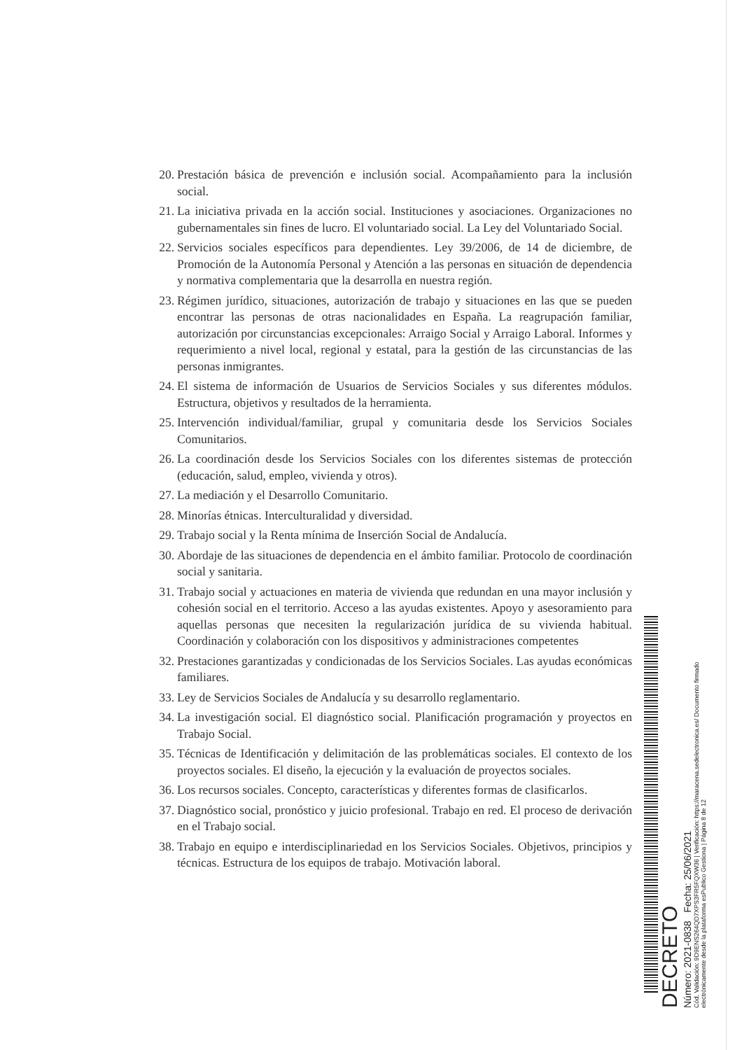20. Prestación básica de prevención e inclusión social. Acompañamiento para la inclusión social.
21. La iniciativa privada en la acción social. Instituciones y asociaciones. Organizaciones no gubernamentales sin fines de lucro. El voluntariado social. La Ley del Voluntariado Social.
22. Servicios sociales específicos para dependientes. Ley 39/2006, de 14 de diciembre, de Promoción de la Autonomía Personal y Atención a las personas en situación de dependencia y normativa complementaria que la desarrolla en nuestra región.
23. Régimen jurídico, situaciones, autorización de trabajo y situaciones en las que se pueden encontrar las personas de otras nacionalidades en España. La reagrupación familiar, autorización por circunstancias excepcionales: Arraigo Social y Arraigo Laboral. Informes y requerimiento a nivel local, regional y estatal, para la gestión de las circunstancias de las personas inmigrantes.
24. El sistema de información de Usuarios de Servicios Sociales y sus diferentes módulos. Estructura, objetivos y resultados de la herramienta.
25. Intervención individual/familiar, grupal y comunitaria desde los Servicios Sociales Comunitarios.
26. La coordinación desde los Servicios Sociales con los diferentes sistemas de protección (educación, salud, empleo, vivienda y otros).
27. La mediación y el Desarrollo Comunitario.
28. Minorías étnicas. Interculturalidad y diversidad.
29. Trabajo social y la Renta mínima de Inserción Social de Andalucía.
30. Abordaje de las situaciones de dependencia en el ámbito familiar. Protocolo de coordinación social y sanitaria.
31. Trabajo social y actuaciones en materia de vivienda que redundan en una mayor inclusión y cohesión social en el territorio. Acceso a las ayudas existentes. Apoyo y asesoramiento para aquellas personas que necesiten la regularización jurídica de su vivienda habitual. Coordinación y colaboración con los dispositivos y administraciones competentes
32. Prestaciones garantizadas y condicionadas de los Servicios Sociales. Las ayudas económicas familiares.
33. Ley de Servicios Sociales de Andalucía y su desarrollo reglamentario.
34. La investigación social. El diagnóstico social. Planificación programación y proyectos en Trabajo Social.
35. Técnicas de Identificación y delimitación de las problemáticas sociales. El contexto de los proyectos sociales. El diseño, la ejecución y la evaluación de proyectos sociales.
36. Los recursos sociales. Concepto, características y diferentes formas de clasificarlos.
37. Diagnóstico social, pronóstico y juicio profesional. Trabajo en red. El proceso de derivación en el Trabajo social.
38. Trabajo en equipo e interdisciplinariedad en los Servicios Sociales. Objetivos, principios y técnicas. Estructura de los equipos de trabajo. Motivación laboral.
DECRETO
Número: 2021-0838 Fecha: 25/06/2021
Cód. Validación: 9D9ENS264QD7XPS3FR5FQXW36 | Verificación: https://maracena.sedelectronica.es/ Documento firmado electrónicamente desde la plataforma esPublico Gestiona | Página 8 de 12